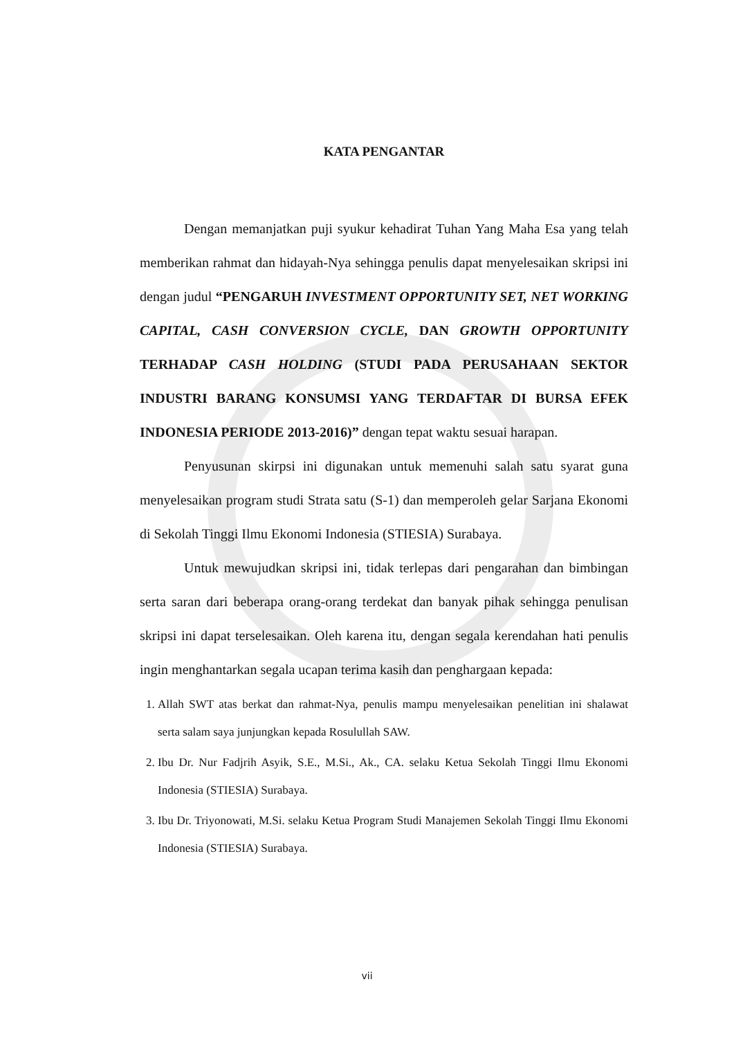KATA PENGANTAR
Dengan memanjatkan puji syukur kehadirat Tuhan Yang Maha Esa yang telah memberikan rahmat dan hidayah-Nya sehingga penulis dapat menyelesaikan skripsi ini dengan judul “PENGARUH INVESTMENT OPPORTUNITY SET, NET WORKING CAPITAL, CASH CONVERSION CYCLE, DAN GROWTH OPPORTUNITY TERHADAP CASH HOLDING (STUDI PADA PERUSAHAAN SEKTOR INDUSTRI BARANG KONSUMSI YANG TERDAFTAR DI BURSA EFEK INDONESIA PERIODE 2013-2016)” dengan tepat waktu sesuai harapan.
Penyusunan skirpsi ini digunakan untuk memenuhi salah satu syarat guna menyelesaikan program studi Strata satu (S-1) dan memperoleh gelar Sarjana Ekonomi di Sekolah Tinggi Ilmu Ekonomi Indonesia (STIESIA) Surabaya.
Untuk mewujudkan skripsi ini, tidak terlepas dari pengarahan dan bimbingan serta saran dari beberapa orang-orang terdekat dan banyak pihak sehingga penulisan skripsi ini dapat terselesaikan. Oleh karena itu, dengan segala kerendahan hati penulis ingin menghantarkan segala ucapan terima kasih dan penghargaan kepada:
1. Allah SWT atas berkat dan rahmat-Nya, penulis mampu menyelesaikan penelitian ini shalawat serta salam saya junjungkan kepada Rosulullah SAW.
2. Ibu Dr. Nur Fadjrih Asyik, S.E., M.Si., Ak., CA. selaku Ketua Sekolah Tinggi Ilmu Ekonomi Indonesia (STIESIA) Surabaya.
3. Ibu Dr. Triyonowati, M.Si. selaku Ketua Program Studi Manajemen Sekolah Tinggi Ilmu Ekonomi Indonesia (STIESIA) Surabaya.
vii